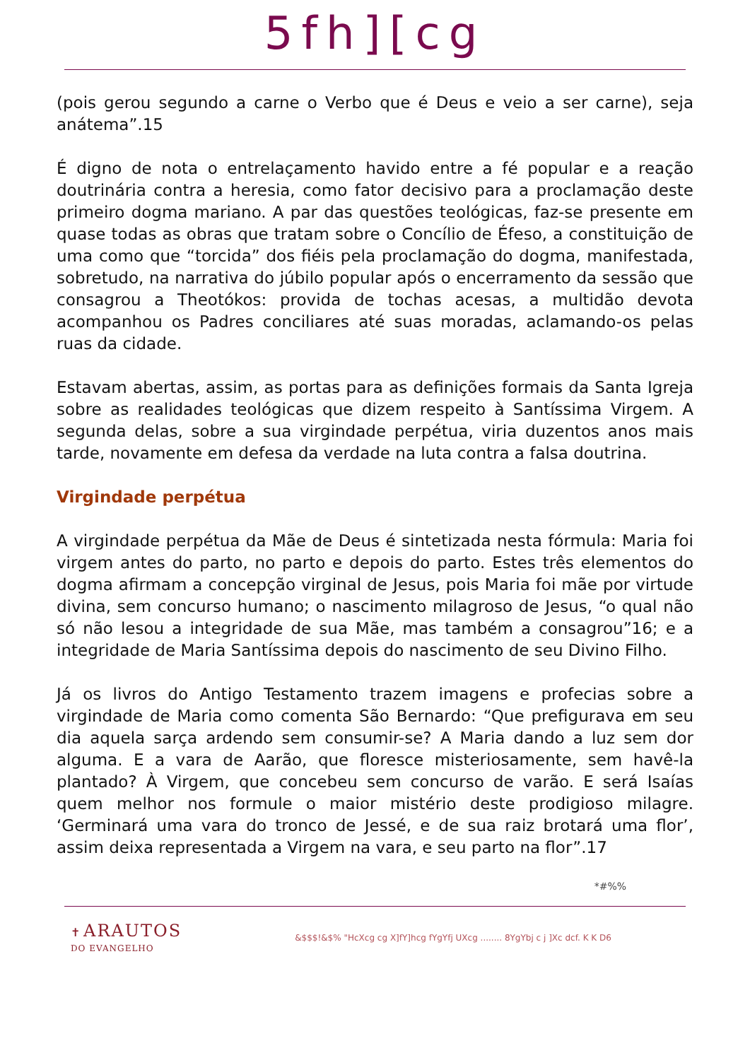5fh][cg
(pois gerou segundo a carne o Verbo que é Deus e veio a ser carne), seja anátema”.15
É digno de nota o entrelaçamento havido entre a fé popular e a reação doutrinária contra a heresia, como fator decisivo para a proclamação deste primeiro dogma mariano. A par das questões teológicas, faz-se presente em quase todas as obras que tratam sobre o Concílio de Éfeso, a constituição de uma como que “torcida” dos fiéis pela proclamação do dogma, manifestada, sobretudo, na narrativa do júbilo popular após o encerramento da sessão que consagrou a Theotókos: provida de tochas acesas, a multidão devota acompanhou os Padres conciliares até suas moradas, aclamando-os pelas ruas da cidade.
Estavam abertas, assim, as portas para as definições formais da Santa Igreja sobre as realidades teológicas que dizem respeito à Santíssima Virgem. A segunda delas, sobre a sua virgindade perpétua, viria duzentos anos mais tarde, novamente em defesa da verdade na luta contra a falsa doutrina.
Virgindade perpétua
A virgindade perpétua da Mãe de Deus é sintetizada nesta fórmula: Maria foi virgem antes do parto, no parto e depois do parto. Estes três elementos do dogma afirmam a concepção virginal de Jesus, pois Maria foi mãe por virtude divina, sem concurso humano; o nascimento milagroso de Jesus, “o qual não só não lesou a integridade de sua Mãe, mas também a consagrou”16; e a integridade de Maria Santíssima depois do nascimento de seu Divino Filho.
Já os livros do Antigo Testamento trazem imagens e profecias sobre a virgindade de Maria como comenta São Bernardo: “Que prefigurava em seu dia aquela sarça ardendo sem consumir-se? A Maria dando a luz sem dor alguma. E a vara de Aarão, que floresce misteriosamente, sem havê-la plantado? À Virgem, que concebeu sem concurso de varão. E será Isaías quem melhor nos formule o maior mistério deste prodigioso milagre. ‘Germinará uma vara do tronco de Jessé, e de sua raiz brotará uma flor’, assim deixa representada a Virgem na vara, e seu parto na flor”.17
*#%%
✝ ARAUTOS
DO EVANGELHO
&$$$!&$% "HcXcg cg X]fY]hcg fYgYfj UXcg ........ 8YgYbj c j ]Xc dcf. K K D6